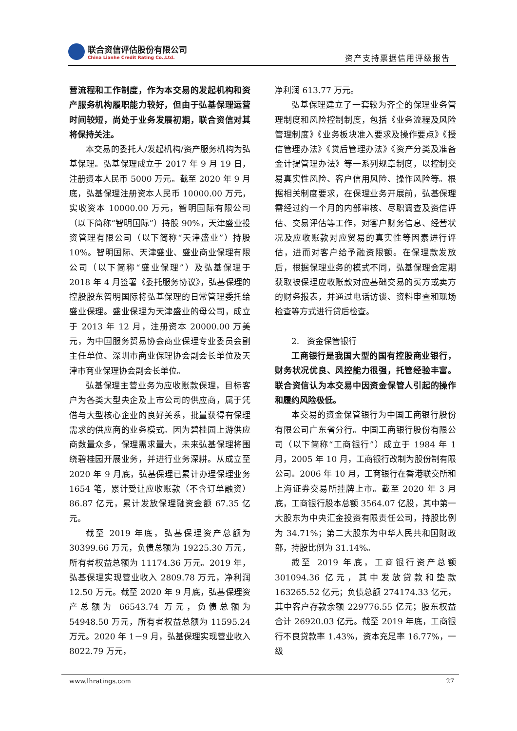联合资信评估股份有限公司
China Lianhe Credit Rating Co.,Ltd.
资产支持票据信用评级报告
营流程和工作制度，作为本交易的发起机构和资产服务机构履职能力较好，但由于弘基保理运营时间较短，尚处于业务发展初期，联合资信对其将保持关注。
本交易的委托人/发起机构/资产服务机构为弘基保理。弘基保理成立于 2017 年 9 月 19 日，注册资本人民币 5000 万元。截至 2020 年 9 月底，弘基保理注册资本人民币 10000.00 万元，实收资本 10000.00 万元，智明国际有限公司（以下简称“智明国际”）持股 90%，天津盛业投资管理有限公司（以下简称“天津盛业”）持股 10%。智明国际、天津盛业、盛业商业保理有限公司（以下简称“盛业保理”）及弘基保理于 2018 年 4 月签署《委托服务协议》，弘基保理的控股股东智明国际将弘基保理的日常管理委托给盛业保理。盛业保理为天津盛业的母公司，成立于 2013 年 12 月，注册资本 20000.00 万美元，为中国服务贸易协会商业保理专业委员会副主任单位、深圳市商业保理协会副会长单位及天津市商业保理协会副会长单位。
弘基保理主营业务为应收账款保理，目标客户为各类大型央企及上市公司的供应商，属于凭借与大型核心企业的良好关系，批量获得有保理需求的供应商的业务模式。因为碧桂园上游供应商数量众多，保理需求量大，未来弘基保理将围绕碧桂园开展业务，并进行业务深耕。从成立至 2020 年 9 月底，弘基保理已累计办理保理业务 1654 笔，累计受让应收账款（不含订单融资）86.87 亿元，累计发放保理融资金额 67.35 亿元。
截至 2019 年底，弘基保理资产总额为 30399.66 万元，负债总额为 19225.30 万元，所有者权益总额为 11174.36 万元。2019 年，弘基保理实现营业收入 2809.78 万元，净利润 12.50 万元。截至 2020 年 9 月底，弘基保理资产总额为 66543.74 万元，负债总额为 54948.50 万元，所有者权益总额为 11595.24 万元。2020 年 1－9 月，弘基保理实现营业收入 8022.79 万元，
净利润 613.77 万元。
弘基保理建立了一套较为齐全的保理业务管理制度和风险控制制度，包括《业务流程及风险管理制度》《业务板块准入要求及操作要点》《授信管理办法》《贷后管理办法》《资产分类及准备金计提管理办法》等一系列规章制度，以控制交易真实性风险、客户信用风险、操作风险等。根据相关制度要求，在保理业务开展前，弘基保理需经过约一个月的内部审核、尽职调查及资信评估、交易评估等工作，对客户财务信息、经营状况及应收账款对应贸易的真实性等因素进行评估，进而对客户给予融资限额。在保理款发放后，根据保理业务的模式不同，弘基保理会定期获取被保理应收账款对应基础交易的买方或卖方的财务报表，并通过电话访谈、资料审查和现场检查等方式进行贷后检查。
2. 资金保管银行
工商银行是我国大型的国有控股商业银行，财务状况优良、风控能力很强，托管经验丰富。联合资信认为本交易中因资金保管人引起的操作和履约风险极低。
本交易的资金保管银行为中国工商银行股份有限公司广东省分行。中国工商银行股份有限公司（以下简称“工商银行”）成立于 1984 年 1 月，2005 年 10 月，工商银行改制为股份制有限公司。2006 年 10 月，工商银行在香港联交所和上海证券交易所挂牌上市。截至 2020 年 3 月底，工商银行股本总额 3564.07 亿股，其中第一大股东为中央汇金投资有限责任公司，持股比例为 34.71%；第二大股东为中华人民共和国财政部，持股比例为 31.14%。
截至 2019 年底，工商银行资产总额 301094.36 亿元，其中发放贷款和垫款 163265.52 亿元；负债总额 274174.33 亿元，其中客户存款余额 229776.55 亿元；股东权益合计 26920.03 亿元。截至 2019 年底，工商银行不良贷款率 1.43%，资本充足率 16.77%，一级
www.lhratings.com 27